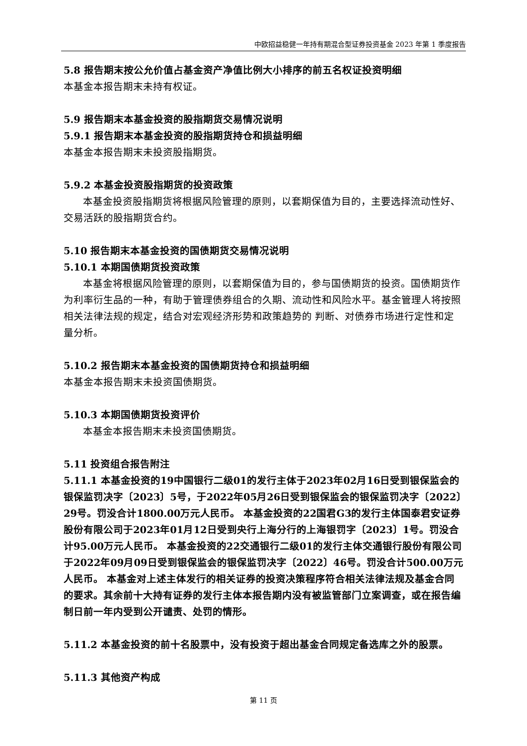中欧招益稳健一年持有期混合型证券投资基金 2023 年第 1 季度报告
5.8 报告期末按公允价值占基金资产净值比例大小排序的前五名权证投资明细
本基金本报告期末未持有权证。
5.9 报告期末本基金投资的股指期货交易情况说明
5.9.1 报告期末本基金投资的股指期货持仓和损益明细
本基金本报告期末未投资股指期货。
5.9.2 本基金投资股指期货的投资政策
本基金投资股指期货将根据风险管理的原则，以套期保值为目的，主要选择流动性好、交易活跃的股指期货合约。
5.10 报告期末本基金投资的国债期货交易情况说明
5.10.1 本期国债期货投资政策
本基金将根据风险管理的原则，以套期保值为目的，参与国债期货的投资。国债期货作为利率衍生品的一种，有助于管理债券组合的久期、流动性和风险水平。基金管理人将按照相关法律法规的规定，结合对宏观经济形势和政策趋势的 判断、对债券市场进行定性和定量分析。
5.10.2 报告期末本基金投资的国债期货持仓和损益明细
本基金本报告期末未投资国债期货。
5.10.3 本期国债期货投资评价
本基金本报告期末未投资国债期货。
5.11 投资组合报告附注
5.11.1 本基金投资的19中国银行二级01的发行主体于2023年02月16日受到银保监会的银保监罚决字〔2023〕5号，于2022年05月26日受到银保监会的银保监罚决字〔2022〕29号。罚没合计1800.00万元人民币。 本基金投资的22国君G3的发行主体国泰君安证券股份有限公司于2023年01月12日受到央行上海分行的上海银罚字〔2023〕1号。罚没合计95.00万元人民币。 本基金投资的22交通银行二级01的发行主体交通银行股份有限公司于2022年09月09日受到银保监会的银保监罚决字〔2022〕46号。罚没合计500.00万元人民币。 本基金对上述主体发行的相关证券的投资决策程序符合相关法律法规及基金合同的要求。其余前十大持有证券的发行主体本报告期内没有被监管部门立案调查，或在报告编制日前一年内受到公开谴责、处罚的情形。
5.11.2 本基金投资的前十名股票中，没有投资于超出基金合同规定备选库之外的股票。
5.11.3 其他资产构成
第 11 页